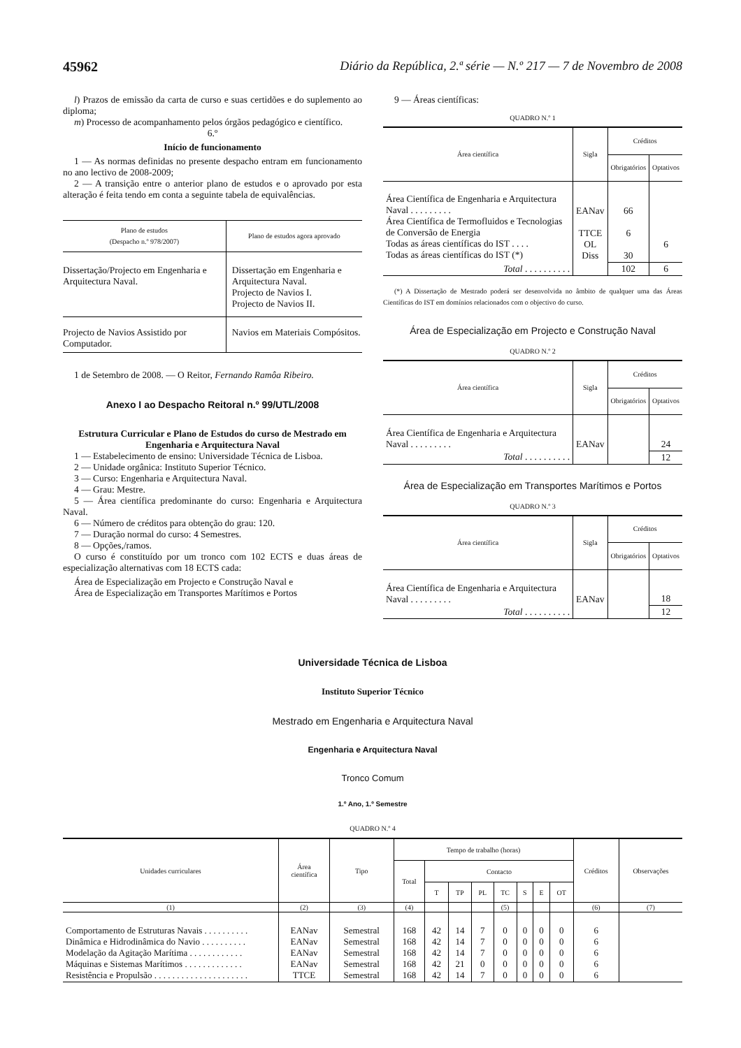45962 Diário da República, 2.ª série — N.º 217 — 7 de Novembro de 2008
l) Prazos de emissão da carta de curso e suas certidões e do suplemento ao diploma;
m) Processo de acompanhamento pelos órgãos pedagógico e científico.
6.º
Início de funcionamento
1 — As normas definidas no presente despacho entram em funcionamento no ano lectivo de 2008-2009;
2 — A transição entre o anterior plano de estudos e o aprovado por esta alteração é feita tendo em conta a seguinte tabela de equivalências.
| Plano de estudos (Despacho n.º 978/2007) | Plano de estudos agora aprovado |
| --- | --- |
| Dissertação/Projecto em Engenharia e Arquitectura Naval. | Dissertação em Engenharia e Arquitectura Naval. Projecto de Navios I. Projecto de Navios II. |
| Projecto de Navios Assistido por Computador. | Navios em Materiais Compósitos. |
1 de Setembro de 2008. — O Reitor, Fernando Ramôa Ribeiro.
Anexo I ao Despacho Reitoral n.º 99/UTL/2008
Estrutura Curricular e Plano de Estudos do curso de Mestrado em Engenharia e Arquitectura Naval
1 — Estabelecimento de ensino: Universidade Técnica de Lisboa.
2 — Unidade orgânica: Instituto Superior Técnico.
3 — Curso: Engenharia e Arquitectura Naval.
4 — Grau: Mestre.
5 — Área científica predominante do curso: Engenharia e Arquitectura Naval.
6 — Número de créditos para obtenção do grau: 120.
7 — Duração normal do curso: 4 Semestres.
8 — Opções,/ramos.
O curso é constituído por um tronco com 102 ECTS e duas áreas de especialização alternativas com 18 ECTS cada:
Área de Especialização em Projecto e Construção Naval e
Área de Especialização em Transportes Marítimos e Portos
9 — Áreas científicas:
QUADRO N.º 1
| Área científica | Sigla | Créditos | |
| --- | --- | --- | --- |
| | | Obrigatórios | Optativos |
| Área Científica de Engenharia e Arquitectura Naval . . . . . . . . . Área Científica de Termofluidos e Tecnologias de Conversão de Energia Todas as áreas científicas do IST . . . . Todas as áreas científicas do IST (*) | EANav TTCE OL Diss | 66 6 30 | 6 |
| Total . . . . . . . . . . | | 102 | 6 |
(*) A Dissertação de Mestrado poderá ser desenvolvida no âmbito de qualquer uma das Áreas Científicas do IST em domínios relacionados com o objectivo do curso.
Área de Especialização em Projecto e Construção Naval
QUADRO N.º 2
| Área científica | Sigla | Créditos | |
| --- | --- | --- | --- |
| | | Obrigatórios | Optativos |
| Área Científica de Engenharia e Arquitectura Naval . . . . . . . . . | EANav | | 24 |
| Total . . . . . . . . . . | | | 12 |
Área de Especialização em Transportes Marítimos e Portos
QUADRO N.º 3
| Área científica | Sigla | Créditos | |
| --- | --- | --- | --- |
| | | Obrigatórios | Optativos |
| Área Científica de Engenharia e Arquitectura Naval . . . . . . . . . | EANav | | 18 |
| Total . . . . . . . . . . | | | 12 |
Universidade Técnica de Lisboa
Instituto Superior Técnico
Mestrado em Engenharia e Arquitectura Naval
Engenharia e Arquitectura Naval
Tronco Comum
1.º Ano, 1.º Semestre
QUADRO N.º 4
| Unidades curriculares | Área científica | Tipo | Tempo de trabalho (horas) | | | | | | | | Créditos | Observações |
| --- | --- | --- | --- | --- | --- | --- | --- | --- | --- | --- | --- | --- |
| | | | Total | Contacto | | | | | | | | |
| | | | | T | TP | PL | TC | S | E | OT | | |
| (1) | (2) | (3) | (4) | | | | (5) | | | | (6) | (7) |
| Comportamento de Estruturas Navais . . . . . . . . . . Dinâmica e Hidrodinâmica do Navio . . . . . . . . . . Modelação da Agitação Marítima . . . . . . . . . . . . Máquinas e Sistemas Marítimos . . . . . . . . . . . . . Resistência e Propulsão . . . . . . . . . . . . . . . . . . . . . | EANav EANav EANav EANav TTCE | Semestral Semestral Semestral Semestral Semestral | 168 168 168 168 168 | 42 42 42 42 42 | 14 14 14 21 14 | 7 7 7 0 7 | 0 0 0 0 0 | 0 0 0 0 0 | 0 0 0 0 0 | 0 0 0 0 0 | 6 6 6 6 6 | |